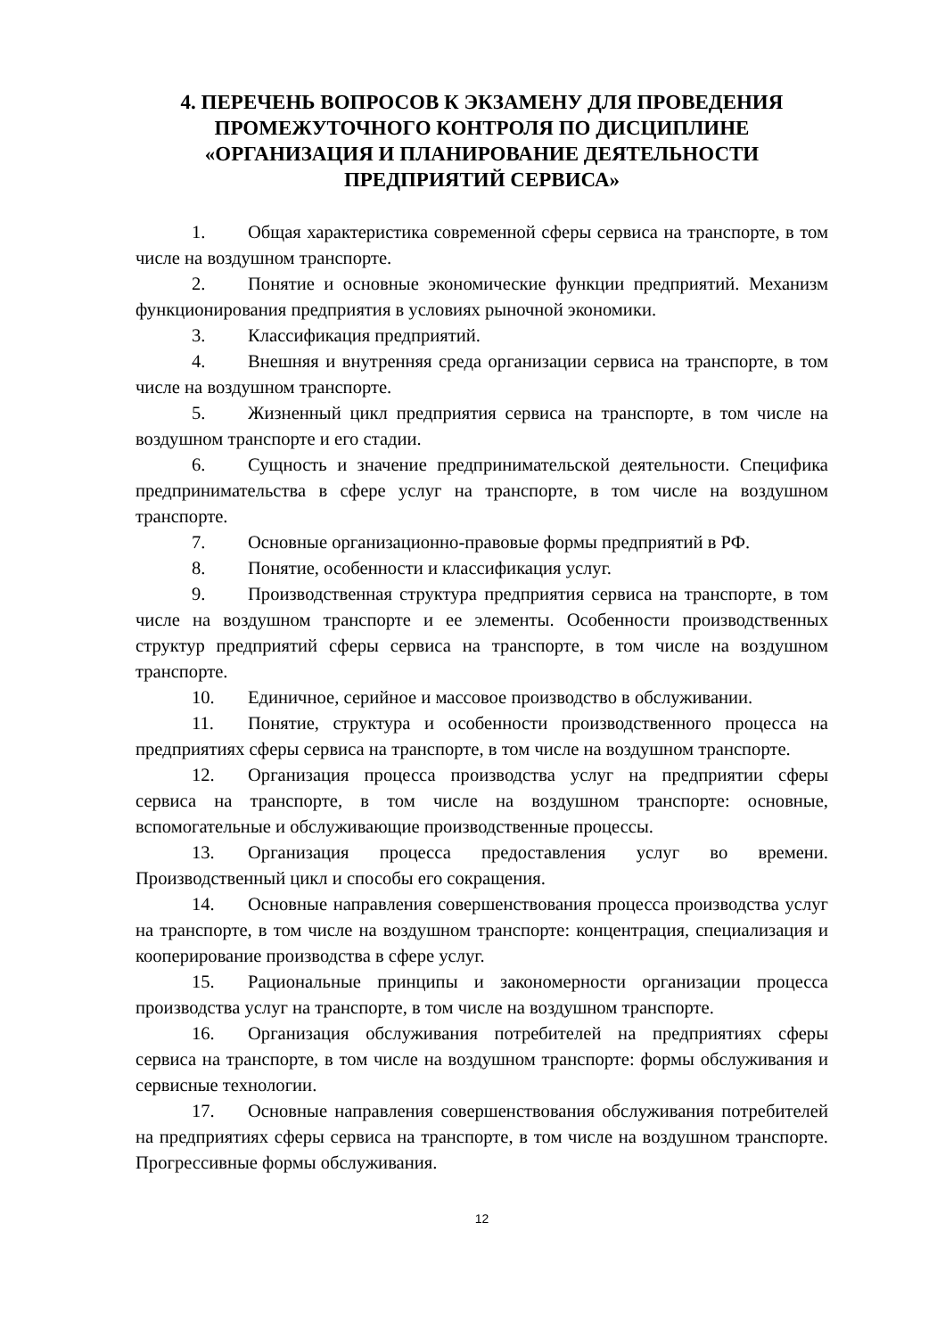4. ПЕРЕЧЕНЬ ВОПРОСОВ К ЭКЗАМЕНУ ДЛЯ ПРОВЕДЕНИЯ ПРОМЕЖУТОЧНОГО КОНТРОЛЯ ПО ДИСЦИПЛИНЕ «ОРГАНИЗАЦИЯ И ПЛАНИРОВАНИЕ ДЕЯТЕЛЬНОСТИ ПРЕДПРИЯТИЙ СЕРВИСА»
1. Общая характеристика современной сферы сервиса на транспорте, в том числе на воздушном транспорте.
2. Понятие и основные экономические функции предприятий. Механизм функционирования предприятия в условиях рыночной экономики.
3. Классификация предприятий.
4. Внешняя и внутренняя среда организации сервиса на транспорте, в том числе на воздушном транспорте.
5. Жизненный цикл предприятия сервиса на транспорте, в том числе на воздушном транспорте и его стадии.
6. Сущность и значение предпринимательской деятельности. Специфика предпринимательства в сфере услуг на транспорте, в том числе на воздушном транспорте.
7. Основные организационно-правовые формы предприятий в РФ.
8. Понятие, особенности и классификация услуг.
9. Производственная структура предприятия сервиса на транспорте, в том числе на воздушном транспорте и ее элементы. Особенности производственных структур предприятий сферы сервиса на транспорте, в том числе на воздушном транспорте.
10. Единичное, серийное и массовое производство в обслуживании.
11. Понятие, структура и особенности производственного процесса на предприятиях сферы сервиса на транспорте, в том числе на воздушном транспорте.
12. Организация процесса производства услуг на предприятии сферы сервиса на транспорте, в том числе на воздушном транспорте: основные, вспомогательные и обслуживающие производственные процессы.
13. Организация процесса предоставления услуг во времени. Производственный цикл и способы его сокращения.
14. Основные направления совершенствования процесса производства услуг на транспорте, в том числе на воздушном транспорте: концентрация, специализация и кооперирование производства в сфере услуг.
15. Рациональные принципы и закономерности организации процесса производства услуг на транспорте, в том числе на воздушном транспорте.
16. Организация обслуживания потребителей на предприятиях сферы сервиса на транспорте, в том числе на воздушном транспорте: формы обслуживания и сервисные технологии.
17. Основные направления совершенствования обслуживания потребителей на предприятиях сферы сервиса на транспорте, в том числе на воздушном транспорте. Прогрессивные формы обслуживания.
12